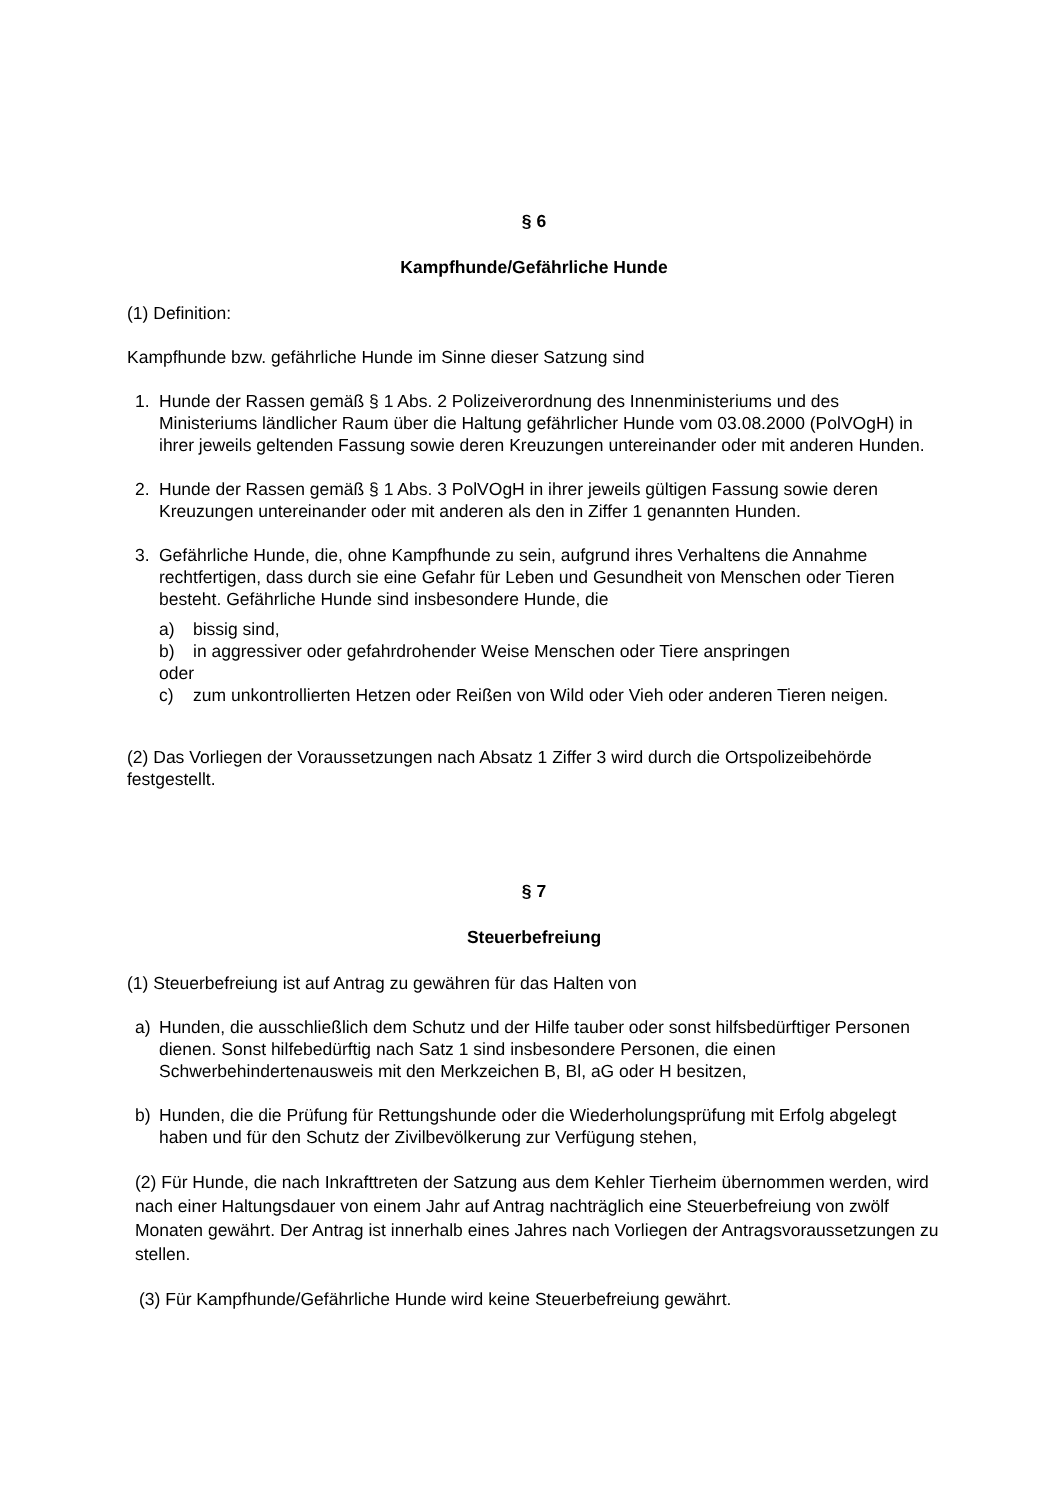§ 6
Kampfhunde/Gefährliche Hunde
(1) Definition:
Kampfhunde bzw. gefährliche Hunde im Sinne dieser Satzung sind
1. Hunde der Rassen gemäß § 1 Abs. 2 Polizeiverordnung des Innenministeriums und des Ministeriums ländlicher Raum über die Haltung gefährlicher Hunde vom 03.08.2000 (PolVOgH) in ihrer jeweils geltenden Fassung sowie deren Kreuzungen untereinander oder mit anderen Hunden.
2. Hunde der Rassen gemäß § 1 Abs. 3 PolVOgH in ihrer jeweils gültigen Fassung sowie deren Kreuzungen untereinander oder mit anderen als den in Ziffer 1 genannten Hunden.
3. Gefährliche Hunde, die, ohne Kampfhunde zu sein, aufgrund ihres Verhaltens die Annahme rechtfertigen, dass durch sie eine Gefahr für Leben und Gesundheit von Menschen oder Tieren besteht. Gefährliche Hunde sind insbesondere Hunde, die
a) bissig sind,
b) in aggressiver oder gefahrdrohender Weise Menschen oder Tiere anspringen
oder
c) zum unkontrollierten Hetzen oder Reißen von Wild oder Vieh oder anderen Tieren neigen.
(2) Das Vorliegen der Voraussetzungen nach Absatz 1 Ziffer 3 wird durch die Ortspolizeibehörde festgestellt.
§ 7
Steuerbefreiung
(1) Steuerbefreiung ist auf Antrag zu gewähren für das Halten von
a) Hunden, die ausschließlich dem Schutz und der Hilfe tauber oder sonst hilfsbedürftiger Personen dienen. Sonst hilfebedürftig nach Satz 1 sind insbesondere Personen, die einen Schwerbehindertenausweis mit den Merkzeichen B, Bl, aG oder H besitzen,
b) Hunden, die die Prüfung für Rettungshunde oder die Wiederholungsprüfung mit Erfolg abgelegt haben und für den Schutz der Zivilbevölkerung zur Verfügung stehen,
(2) Für Hunde, die nach Inkrafttreten der Satzung aus dem Kehler Tierheim übernommen werden, wird nach einer Haltungsdauer von einem Jahr auf Antrag nachträglich eine Steuerbefreiung von zwölf Monaten gewährt. Der Antrag ist innerhalb eines Jahres nach Vorliegen der Antragsvoraussetzungen zu stellen.
(3) Für Kampfhunde/Gefährliche Hunde wird keine Steuerbefreiung gewährt.